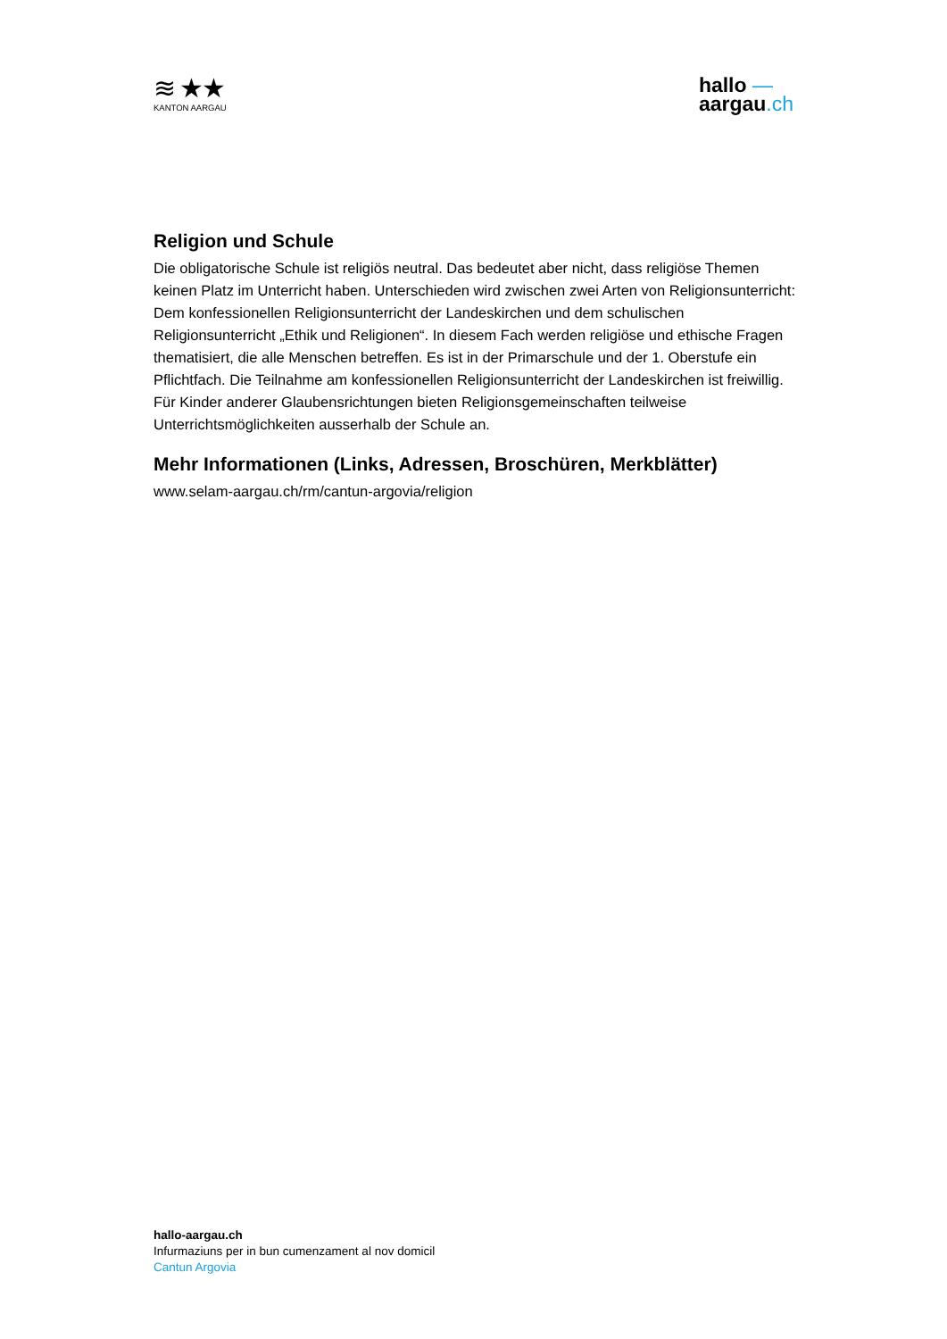≋ ★★
KANTON AARGAU
hallo —
aargau.ch
Religion und Schule
Die obligatorische Schule ist religiös neutral. Das bedeutet aber nicht, dass religiöse Themen keinen Platz im Unterricht haben. Unterschieden wird zwischen zwei Arten von Religionsunterricht: Dem konfessionellen Religionsunterricht der Landeskirchen und dem schulischen Religionsunterricht „Ethik und Religionen“. In diesem Fach werden religiöse und ethische Fragen thematisiert, die alle Menschen betreffen. Es ist in der Primarschule und der 1. Oberstufe ein Pflichtfach. Die Teilnahme am konfessionellen Religionsunterricht der Landeskirchen ist freiwillig. Für Kinder anderer Glaubensrichtungen bieten Religionsgemeinschaften teilweise Unterrichtsmöglichkeiten ausserhalb der Schule an.
Mehr Informationen (Links, Adressen, Broschüren, Merkblätter)
www.selam-aargau.ch/rm/cantun-argovia/religion
hallo-aargau.ch
Infurmaziuns per in bun cumenzament al nov domicil
Cantun Argovia